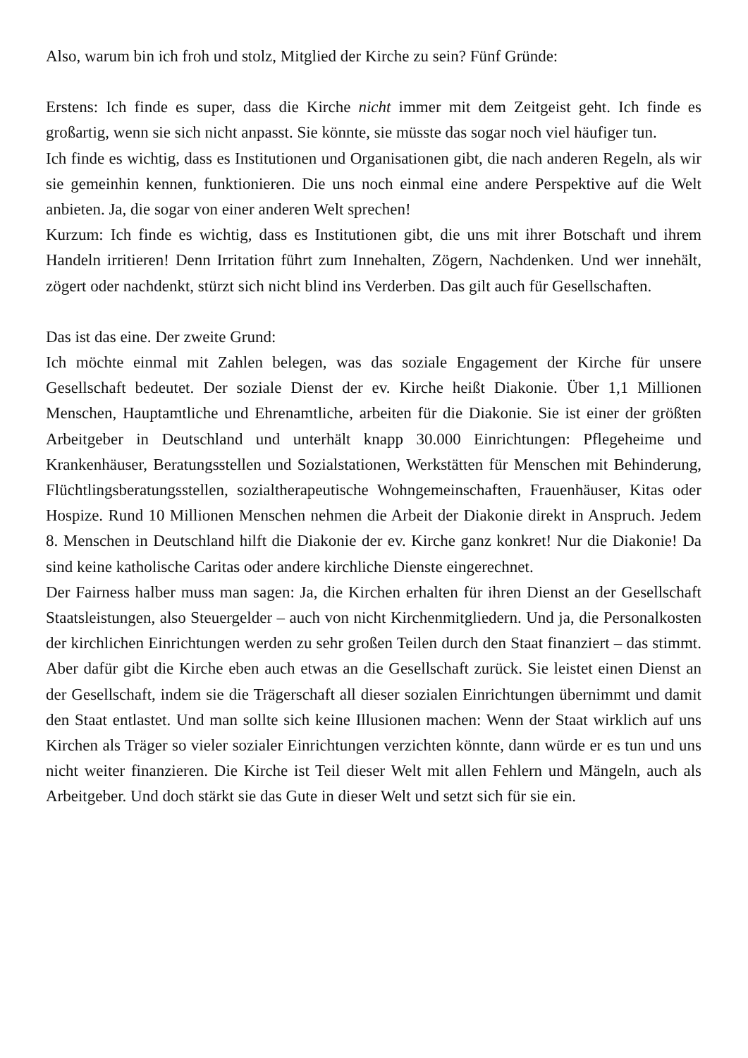Also, warum bin ich froh und stolz, Mitglied der Kirche zu sein? Fünf Gründe:
Erstens: Ich finde es super, dass die Kirche nicht immer mit dem Zeitgeist geht. Ich finde es großartig, wenn sie sich nicht anpasst. Sie könnte, sie müsste das sogar noch viel häufiger tun.
Ich finde es wichtig, dass es Institutionen und Organisationen gibt, die nach anderen Regeln, als wir sie gemeinhin kennen, funktionieren. Die uns noch einmal eine andere Perspektive auf die Welt anbieten. Ja, die sogar von einer anderen Welt sprechen!
Kurzum: Ich finde es wichtig, dass es Institutionen gibt, die uns mit ihrer Botschaft und ihrem Handeln irritieren! Denn Irritation führt zum Innehalten, Zögern, Nachdenken. Und wer innehält, zögert oder nachdenkt, stürzt sich nicht blind ins Verderben. Das gilt auch für Gesellschaften.
Das ist das eine. Der zweite Grund:
Ich möchte einmal mit Zahlen belegen, was das soziale Engagement der Kirche für unsere Gesellschaft bedeutet. Der soziale Dienst der ev. Kirche heißt Diakonie. Über 1,1 Millionen Menschen, Hauptamtliche und Ehrenamtliche, arbeiten für die Diakonie. Sie ist einer der größten Arbeitgeber in Deutschland und unterhält knapp 30.000 Einrichtungen: Pflegeheime und Krankenhäuser, Beratungsstellen und Sozialstationen, Werkstätten für Menschen mit Behinderung, Flüchtlingsberatungsstellen, sozialtherapeutische Wohngemeinschaften, Frauenhäuser, Kitas oder Hospize. Rund 10 Millionen Menschen nehmen die Arbeit der Diakonie direkt in Anspruch. Jedem 8. Menschen in Deutschland hilft die Diakonie der ev. Kirche ganz konkret! Nur die Diakonie! Da sind keine katholische Caritas oder andere kirchliche Dienste eingerechnet.
Der Fairness halber muss man sagen: Ja, die Kirchen erhalten für ihren Dienst an der Gesellschaft Staatsleistungen, also Steuergelder – auch von nicht Kirchenmitgliedern. Und ja, die Personalkosten der kirchlichen Einrichtungen werden zu sehr großen Teilen durch den Staat finanziert – das stimmt. Aber dafür gibt die Kirche eben auch etwas an die Gesellschaft zurück. Sie leistet einen Dienst an der Gesellschaft, indem sie die Trägerschaft all dieser sozialen Einrichtungen übernimmt und damit den Staat entlastet. Und man sollte sich keine Illusionen machen: Wenn der Staat wirklich auf uns Kirchen als Träger so vieler sozialer Einrichtungen verzichten könnte, dann würde er es tun und uns nicht weiter finanzieren. Die Kirche ist Teil dieser Welt mit allen Fehlern und Mängeln, auch als Arbeitgeber. Und doch stärkt sie das Gute in dieser Welt und setzt sich für sie ein.